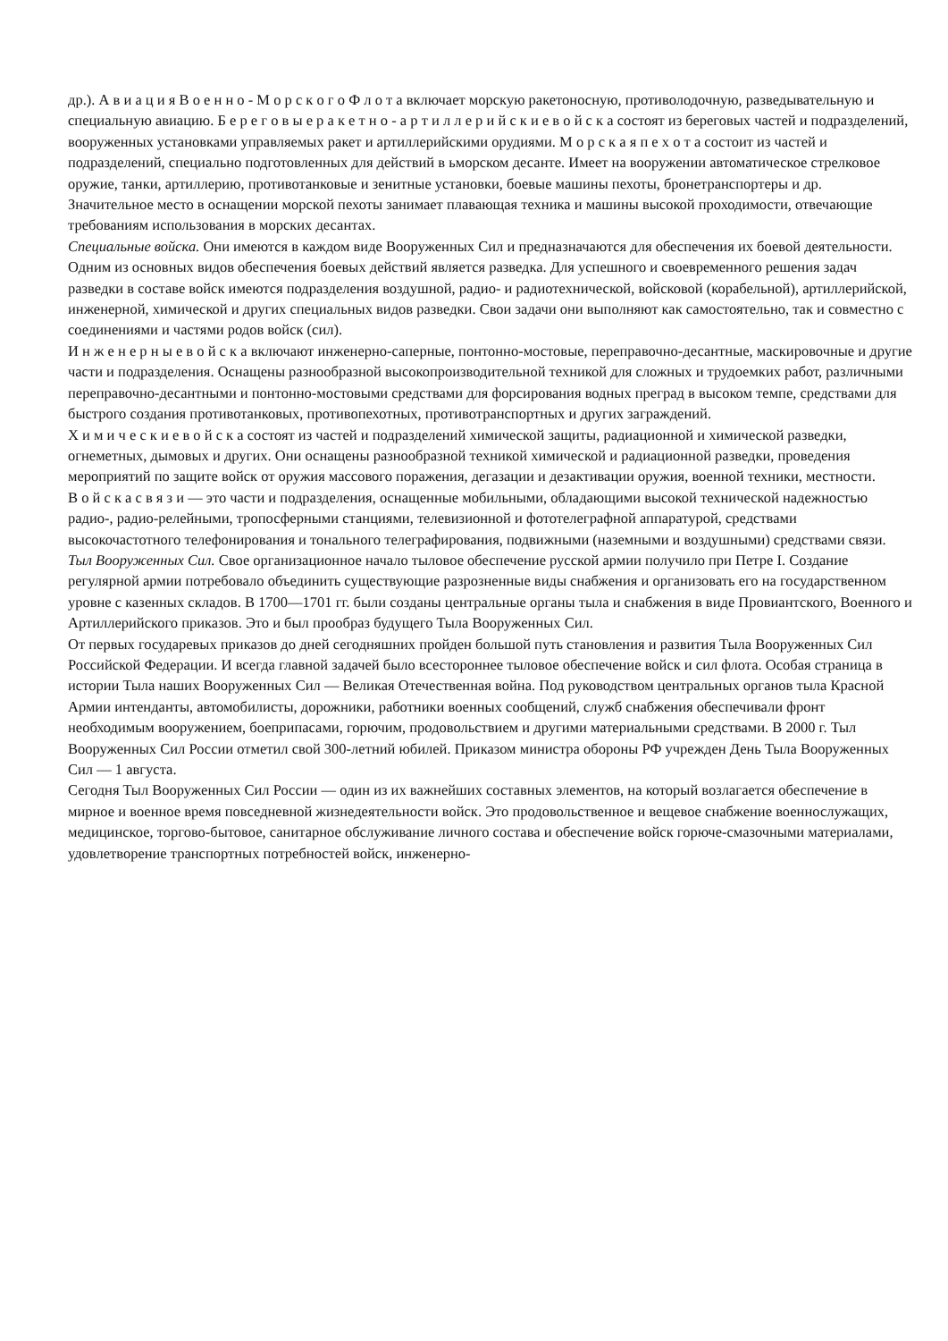др.). А в и а ц и я В о е н н о - М о р с к о г о Ф л о т а включает морскую ракетоносную, противолодочную, разведывательную и специальную авиацию. Б е р е г о в ы е р а к е т н о - а р т и л л е р и й с к и е в о й с к а состоят из береговых частей и подразделений, вооруженных установками управляемых ракет и артиллерийскими орудиями. М о р с к а я п е х о т а состоит из частей и подразделений, специально подготовленных для действий в ьморском десанте. Имеет на вооружении автоматическое стрелковое оружие, танки, артиллерию, противотанковые и зенитные установки, боевые машины пехоты, бронетранспортеры и др.
Значительное место в оснащении морской пехоты занимает плавающая техника и машины высокой проходимости, отвечающие требованиям использования в морских десантах.
Специальные войска. Они имеются в каждом виде Вооруженных Сил и предназначаются для обеспечения их боевой деятельности. Одним из основных видов обеспечения боевых действий является разведка. Для успешного и своевременного решения задач разведки в составе войск имеются подразделения воздушной, радио- и радиотехнической, войсковой (корабельной), артиллерийской, инженерной, химической и других специальных видов разведки. Свои задачи они выполняют как самостоятельно, так и совместно с соединениями и частями родов войск (сил).
И н ж е н е р н ы е в о й с к а включают инженерно-саперные, понтонно-мостовые, переправочно-десантные, маскировочные и другие части и подразделения. Оснащены разнообразной высокопроизводительной техникой для сложных и трудоемких работ, различными переправочно-десантными и понтонно-мостовыми средствами для форсирования водных преград в высоком темпе, средствами для быстрого создания противотанковых, противопехотных, противотранспортных и других заграждений.
Х и м и ч е с к и е в о й с к а состоят из частей и подразделений химической защиты, радиационной и химической разведки, огнеметных, дымовых и других. Они оснащены разнообразной техникой химической и радиационной разведки, проведения мероприятий по защите войск от оружия массового поражения, дегазации и дезактивации оружия, военной техники, местности.
В о й с к а с в я з и — это части и подразделения, оснащенные мобильными, обладающими высокой технической надежностью радио-, радио-релейными, тропосферными станциями, телевизионной и фототелеграфной аппаратурой, средствами высокочастотного телефонирования и тонального телеграфирования, подвижными (наземными и воздушными) средствами связи.
Тыл Вооруженных Сил. Свое организационное начало тыловое обеспечение русской армии получило при Петре I. Создание регулярной армии потребовало объединить существующие разрозненные виды снабжения и организовать его на государственном уровне с казенных складов. В 1700—1701 гг. были созданы центральные органы тыла и снабжения в виде Провиантского, Военного и Артиллерийского приказов. Это и был прообраз будущего Тыла Вооруженных Сил.
От первых государевых приказов до дней сегодняшних пройден большой путь становления и развития Тыла Вооруженных Сил Российской Федерации. И всегда главной задачей было всестороннее тыловое обеспечение войск и сил флота. Особая страница в истории Тыла наших Вооруженных Сил — Великая Отечественная война. Под руководством центральных органов тыла Красной Армии интенданты, автомобилисты, дорожники, работники военных сообщений, служб снабжения обеспечивали фронт необходимым вооружением, боеприпасами, горючим, продовольствием и другими материальными средствами. В 2000 г. Тыл Вооруженных Сил России отметил свой 300-летний юбилей. Приказом министра обороны РФ учрежден День Тыла Вооруженных Сил — 1 августа.
Сегодня Тыл Вооруженных Сил России — один из их важнейших составных элементов, на который возлагается обеспечение в мирное и военное время повседневной жизнедеятельности войск. Это продовольственное и вещевое снабжение военнослужащих, медицинское, торгово-бытовое, санитарное обслуживание личного состава и обеспечение войск горюче-смазочными материалами, удовлетворение транспортных потребностей войск, инженерно-